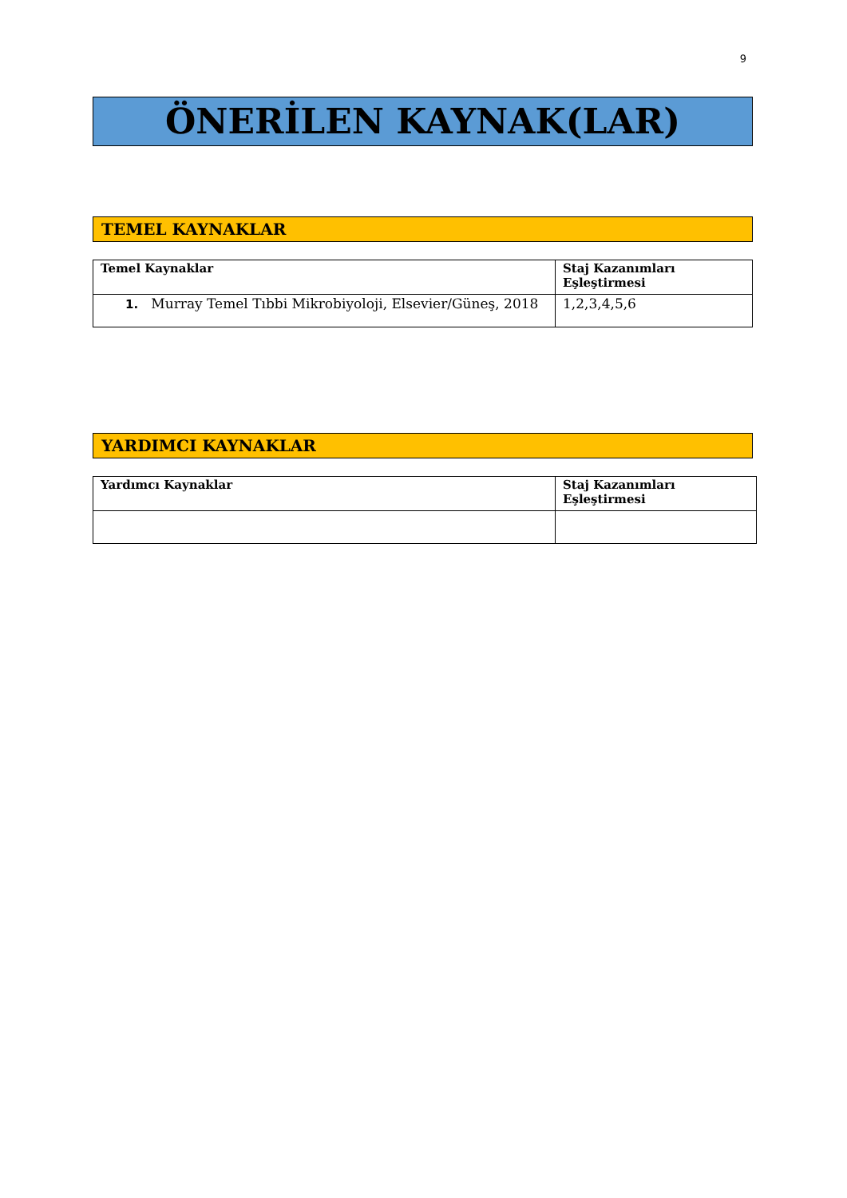9
ÖNERİLEN KAYNAK(LAR)
TEMEL KAYNAKLAR
| Temel Kaynaklar | Staj Kazanımları Eşleştirmesi |
| 1. Murray Temel Tıbbi Mikrobiyoloji, Elsevier/Güneş, 2018 | 1,2,3,4,5,6 |
YARDIMCI KAYNAKLAR
| Yardımcı Kaynaklar | Staj Kazanımları Eşleştirmesi |